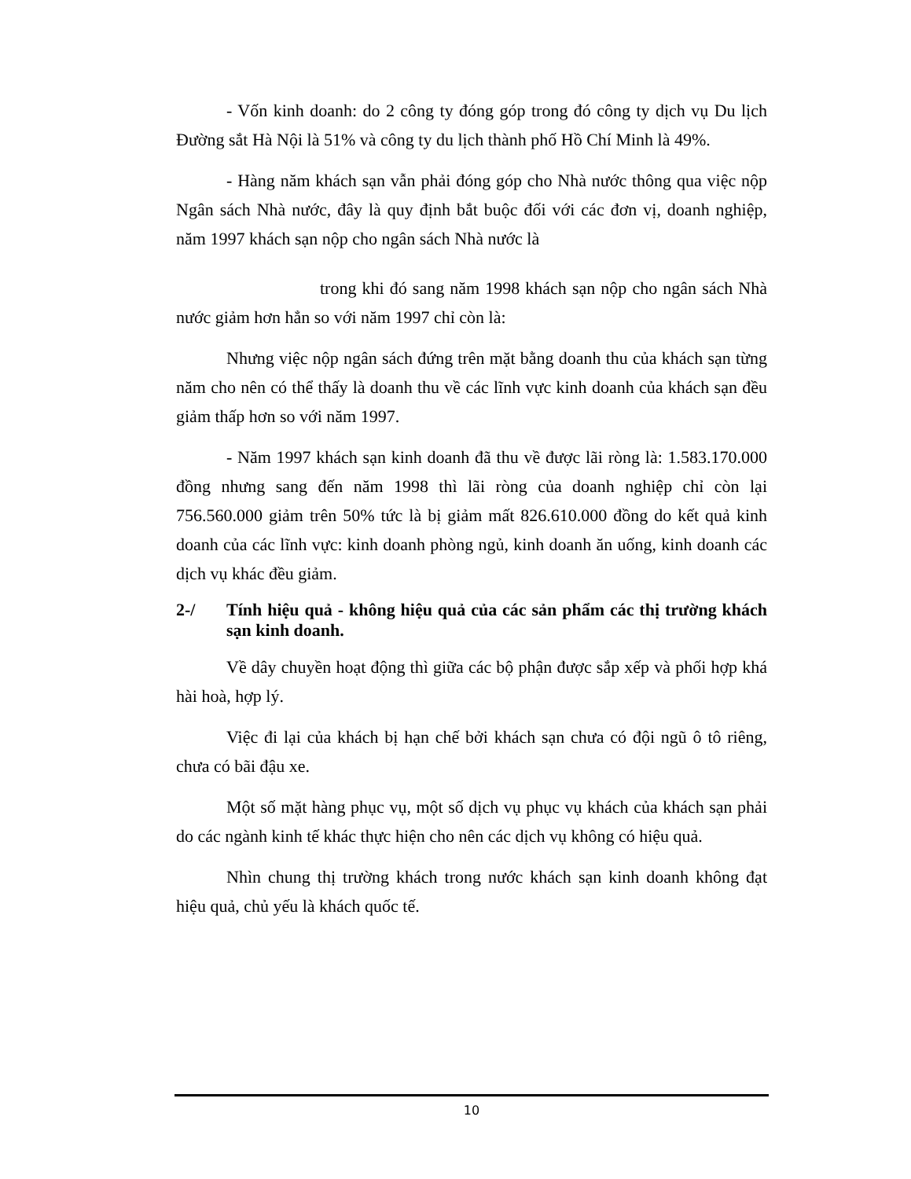- Vốn kinh doanh: do 2 công ty đóng góp trong đó công ty dịch vụ Du lịch Đường sắt Hà Nội là 51% và công ty du lịch thành phố Hồ Chí Minh là 49%.
- Hàng năm khách sạn vẫn phải đóng góp cho Nhà nước thông qua việc nộp Ngân sách Nhà nước, đây là quy định bắt buộc đối với các đơn vị, doanh nghiệp, năm 1997 khách sạn nộp cho ngân sách Nhà nước là
trong khi đó sang năm 1998 khách sạn nộp cho ngân sách Nhà nước giảm hơn hẳn so với năm 1997 chỉ còn là:
Nhưng việc nộp ngân sách đứng trên mặt bằng doanh thu của khách sạn từng năm cho nên có thể thấy là doanh thu về các lĩnh vực kinh doanh của khách sạn đều giảm thấp hơn so với năm 1997.
- Năm 1997 khách sạn kinh doanh đã thu về được lãi ròng là: 1.583.170.000 đồng nhưng sang đến năm 1998 thì lãi ròng của doanh nghiệp chỉ còn lại 756.560.000 giảm trên 50% tức là bị giảm mất 826.610.000 đồng do kết quả kinh doanh của các lĩnh vực: kinh doanh phòng ngủ, kinh doanh ăn uống, kinh doanh các dịch vụ khác đều giảm.
2-/ Tính hiệu quả - không hiệu quả của các sản phẩm các thị trường khách sạn kinh doanh.
Về dây chuyền hoạt động thì giữa các bộ phận được sắp xếp và phối hợp khá hài hoà, hợp lý.
Việc đi lại của khách bị hạn chế bởi khách sạn chưa có đội ngũ ô tô riêng, chưa có bãi đậu xe.
Một số mặt hàng phục vụ, một số dịch vụ phục vụ khách của khách sạn phải do các ngành kinh tế khác thực hiện cho nên các dịch vụ không có hiệu quả.
Nhìn chung thị trường khách trong nước khách sạn kinh doanh không đạt hiệu quả, chủ yếu là khách quốc tế.
10